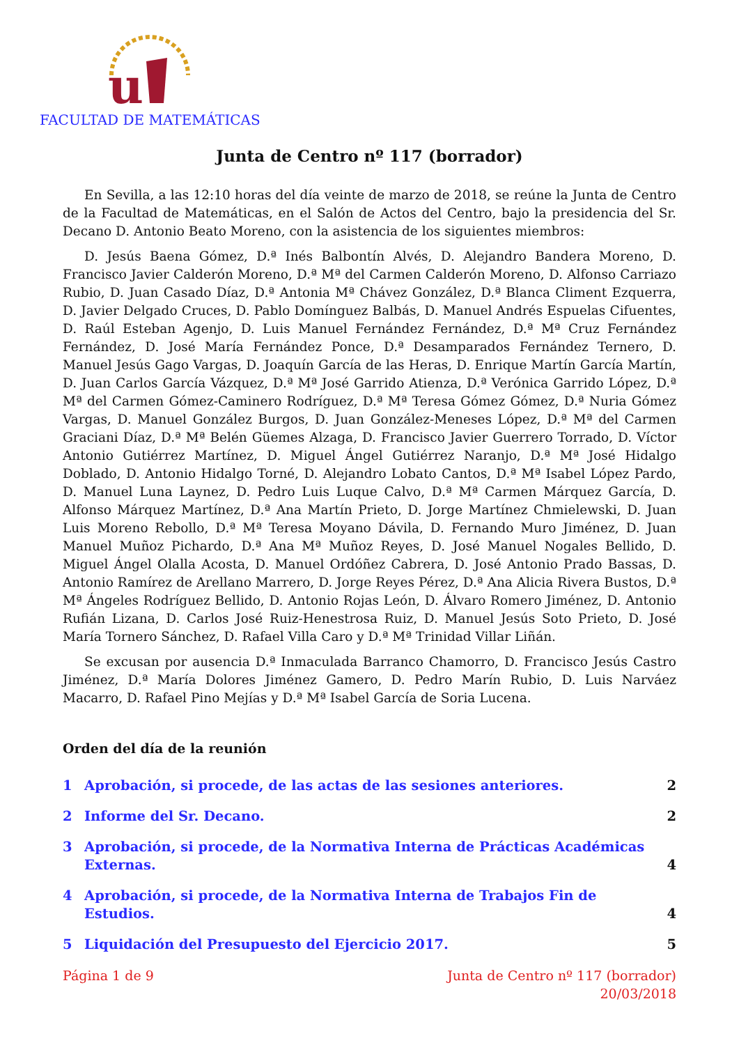u
FACULTAD DE MATEMÁTICAS
Junta de Centro nº 117 (borrador)
En Sevilla, a las 12:10 horas del día veinte de marzo de 2018, se reúne la Junta de Centro de la Facultad de Matemáticas, en el Salón de Actos del Centro, bajo la presidencia del Sr. Decano D. Antonio Beato Moreno, con la asistencia de los siguientes miembros:
D. Jesús Baena Gómez, D.ª Inés Balbontín Alvés, D. Alejandro Bandera Moreno, D. Francisco Javier Calderón Moreno, D.ª Mª del Carmen Calderón Moreno, D. Alfonso Carriazo Rubio, D. Juan Casado Díaz, D.ª Antonia Mª Chávez González, D.ª Blanca Climent Ezquerra, D. Javier Delgado Cruces, D. Pablo Domínguez Balbás, D. Manuel Andrés Espuelas Cifuentes, D. Raúl Esteban Agenjo, D. Luis Manuel Fernández Fernández, D.ª Mª Cruz Fernández Fernández, D. José María Fernández Ponce, D.ª Desamparados Fernández Ternero, D. Manuel Jesús Gago Vargas, D. Joaquín García de las Heras, D. Enrique Martín García Martín, D. Juan Carlos García Vázquez, D.ª Mª José Garrido Atienza, D.ª Verónica Garrido López, D.ª Mª del Carmen Gómez-Caminero Rodríguez, D.ª Mª Teresa Gómez Gómez, D.ª Nuria Gómez Vargas, D. Manuel González Burgos, D. Juan González-Meneses López, D.ª Mª del Carmen Graciani Díaz, D.ª Mª Belén Güemes Alzaga, D. Francisco Javier Guerrero Torrado, D. Víctor Antonio Gutiérrez Martínez, D. Miguel Ángel Gutiérrez Naranjo, D.ª Mª José Hidalgo Doblado, D. Antonio Hidalgo Torné, D. Alejandro Lobato Cantos, D.ª Mª Isabel López Pardo, D. Manuel Luna Laynez, D. Pedro Luis Luque Calvo, D.ª Mª Carmen Márquez García, D. Alfonso Márquez Martínez, D.ª Ana Martín Prieto, D. Jorge Martínez Chmielewski, D. Juan Luis Moreno Rebollo, D.ª Mª Teresa Moyano Dávila, D. Fernando Muro Jiménez, D. Juan Manuel Muñoz Pichardo, D.ª Ana Mª Muñoz Reyes, D. José Manuel Nogales Bellido, D. Miguel Ángel Olalla Acosta, D. Manuel Ordóñez Cabrera, D. José Antonio Prado Bassas, D. Antonio Ramírez de Arellano Marrero, D. Jorge Reyes Pérez, D.ª Ana Alicia Rivera Bustos, D.ª Mª Ángeles Rodríguez Bellido, D. Antonio Rojas León, D. Álvaro Romero Jiménez, D. Antonio Rufián Lizana, D. Carlos José Ruiz-Henestrosa Ruiz, D. Manuel Jesús Soto Prieto, D. José María Tornero Sánchez, D. Rafael Villa Caro y D.ª Mª Trinidad Villar Liñán.
Se excusan por ausencia D.ª Inmaculada Barranco Chamorro, D. Francisco Jesús Castro Jiménez, D.ª María Dolores Jiménez Gamero, D. Pedro Marín Rubio, D. Luis Narváez Macarro, D. Rafael Pino Mejías y D.ª Mª Isabel García de Soria Lucena.
Orden del día de la reunión
1 Aprobación, si procede, de las actas de las sesiones anteriores. 2
2 Informe del Sr. Decano. 2
3 Aprobación, si procede, de la Normativa Interna de Prácticas Académicas Externas. 4
4 Aprobación, si procede, de la Normativa Interna de Trabajos Fin de Estudios. 4
5 Liquidación del Presupuesto del Ejercicio 2017. 5
Página 1 de 9 Junta de Centro nº 117 (borrador)
20/03/2018